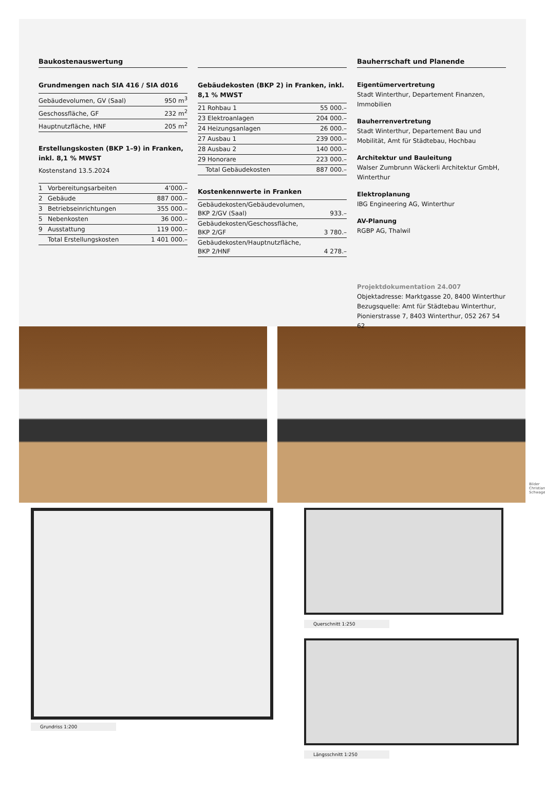Baukostenauswertung
Grundmengen nach SIA 416 / SIA d016
| Gebäudevolumen, GV (Saal) | 950 m<sup>3</sup> |
| Geschossfläche, GF | 232 m<sup>2</sup> |
| Hauptnutzfläche, HNF | 205 m<sup>2</sup> |
Erstellungskosten (BKP 1–9) in Franken, inkl. 8,1 % MWST
Kostenstand 13.5.2024
| 1 | Vorbereitungsarbeiten | 4’000.– |
| 2 | Gebäude | 887 000.– |
| 3 | Betriebseinrichtungen | 355 000.– |
| 5 | Nebenkosten | 36 000.– |
| 9 | Ausstattung | 119 000.– |
| | Total Erstellungskosten | 1 401 000.– |
Gebäudekosten (BKP 2) in Franken, inkl. 8,1 % MWST
| 21 Rohbau 1 | 55 000.– |
| 23 Elektroanlagen | 204 000.– |
| 24 Heizungsanlagen | 26 000.– |
| 27 Ausbau 1 | 239 000.– |
| 28 Ausbau 2 | 140 000.– |
| 29 Honorare | 223 000.– |
| Total Gebäudekosten | 887 000.– |
Kostenkennwerte in Franken
| Gebäudekosten/Gebäudevolumen, BKP 2/GV (Saal) | 933.– |
| Gebäudekosten/Geschossfläche, BKP 2/GF | 3 780.– |
| Gebäudekosten/Hauptnutzfläche, BKP 2/HNF | 4 278.– |
Bauherrschaft und Planende
Eigentümervertretung
Stadt Winterthur, Departement Finanzen, Immobilien
Bauherrenvertretung
Stadt Winterthur, Departement Bau und Mobilität, Amt für Städtebau, Hochbau
Architektur und Bauleitung
Walser Zumbrunn Wäckerli Architektur GmbH, Winterthur
Elektroplanung
IBG Engineering AG, Winterthur
AV-Planung
RGBP AG, Thalwil
Projektdokumentation 24.007
Objektadresse: Marktgasse 20, 8400 Winterthur
Bezugsquelle: Amt für Städtebau Winterthur, Pionierstrasse 7, 8403 Winterthur, 052 267 54 62
Bilder Christian Schwager
Grundriss 1:200 Querschnitt 1:250
Längsschnitt 1:250